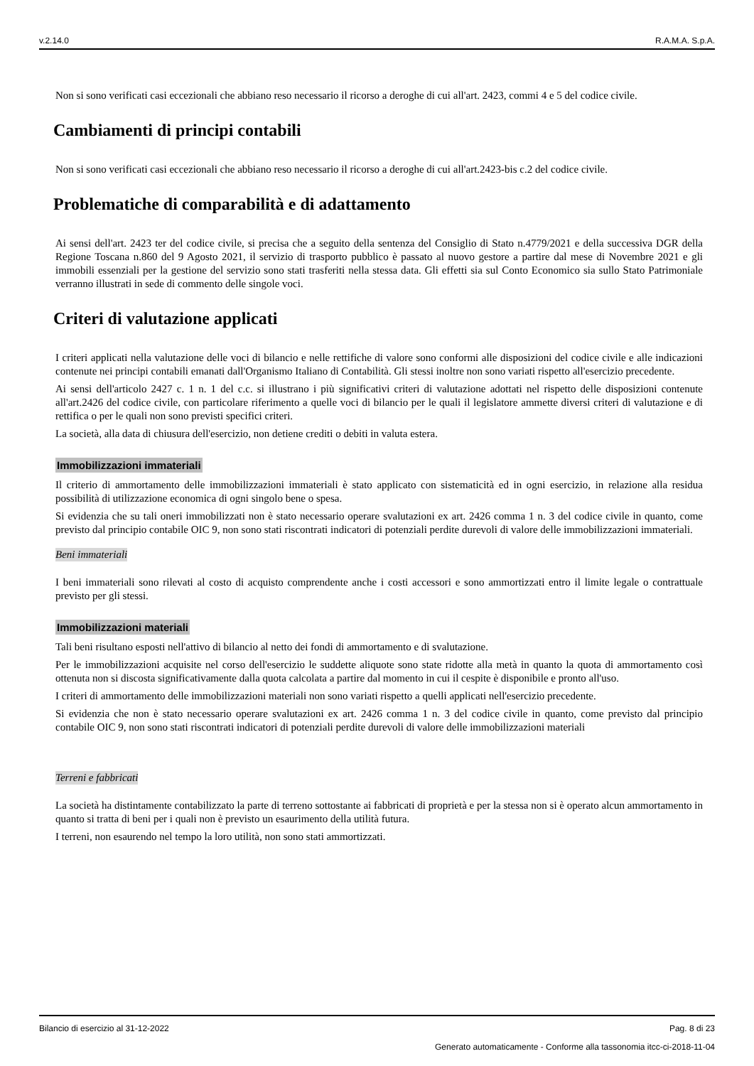v.2.14.0 R.A.M.A. S.p.A.
Non si sono verificati casi eccezionali che abbiano reso necessario il ricorso a deroghe di cui all'art. 2423, commi 4 e 5 del codice civile.
Cambiamenti di principi contabili
Non si sono verificati casi eccezionali che abbiano reso necessario il ricorso a deroghe di cui all'art.2423-bis c.2 del codice civile.
Problematiche di comparabilità e di adattamento
Ai sensi dell'art. 2423 ter del codice civile, si precisa che a seguito della sentenza del Consiglio di Stato n.4779/2021 e della successiva DGR della Regione Toscana n.860 del 9 Agosto 2021, il servizio di trasporto pubblico è passato al nuovo gestore a partire dal mese di Novembre 2021 e gli immobili essenziali per la gestione del servizio sono stati trasferiti nella stessa data. Gli effetti sia sul Conto Economico sia sullo Stato Patrimoniale verranno illustrati in sede di commento delle singole voci.
Criteri di valutazione applicati
I criteri applicati nella valutazione delle voci di bilancio e nelle rettifiche di valore sono conformi alle disposizioni del codice civile e alle indicazioni contenute nei principi contabili emanati dall'Organismo Italiano di Contabilità. Gli stessi inoltre non sono variati rispetto all'esercizio precedente.
Ai sensi dell'articolo 2427 c. 1 n. 1 del c.c. si illustrano i più significativi criteri di valutazione adottati nel rispetto delle disposizioni contenute all'art.2426 del codice civile, con particolare riferimento a quelle voci di bilancio per le quali il legislatore ammette diversi criteri di valutazione e di rettifica o per le quali non sono previsti specifici criteri.
La società, alla data di chiusura dell'esercizio, non detiene crediti o debiti in valuta estera.
Immobilizzazioni immateriali
Il criterio di ammortamento delle immobilizzazioni immateriali è stato applicato con sistematicità ed in ogni esercizio, in relazione alla residua possibilità di utilizzazione economica di ogni singolo bene o spesa.
Si evidenzia che su tali oneri immobilizzati non è stato necessario operare svalutazioni ex art. 2426 comma 1 n. 3 del codice civile in quanto, come previsto dal principio contabile OIC 9, non sono stati riscontrati indicatori di potenziali perdite durevoli di valore delle immobilizzazioni immateriali.
Beni immateriali
I beni immateriali sono rilevati al costo di acquisto comprendente anche i costi accessori e sono ammortizzati entro il limite legale o contrattuale previsto per gli stessi.
Immobilizzazioni materiali
Tali beni risultano esposti nell'attivo di bilancio al netto dei fondi di ammortamento e di svalutazione.
Per le immobilizzazioni acquisite nel corso dell'esercizio le suddette aliquote sono state ridotte alla metà in quanto la quota di ammortamento così ottenuta non si discosta significativamente dalla quota calcolata a partire dal momento in cui il cespite è disponibile e pronto all'uso.
I criteri di ammortamento delle immobilizzazioni materiali non sono variati rispetto a quelli applicati nell'esercizio precedente.
Si evidenzia che non è stato necessario operare svalutazioni ex art. 2426 comma 1 n. 3 del codice civile in quanto, come previsto dal principio contabile OIC 9, non sono stati riscontrati indicatori di potenziali perdite durevoli di valore delle immobilizzazioni materiali
Terreni e fabbricati
La società ha distintamente contabilizzato la parte di terreno sottostante ai fabbricati di proprietà e per la stessa non si è operato alcun ammortamento in quanto si tratta di beni per i quali non è previsto un esaurimento della utilità futura.
I terreni, non esaurendo nel tempo la loro utilità, non sono stati ammortizzati.
Bilancio di esercizio al 31-12-2022 Pag. 8 di 23
Generato automaticamente - Conforme alla tassonomia itcc-ci-2018-11-04